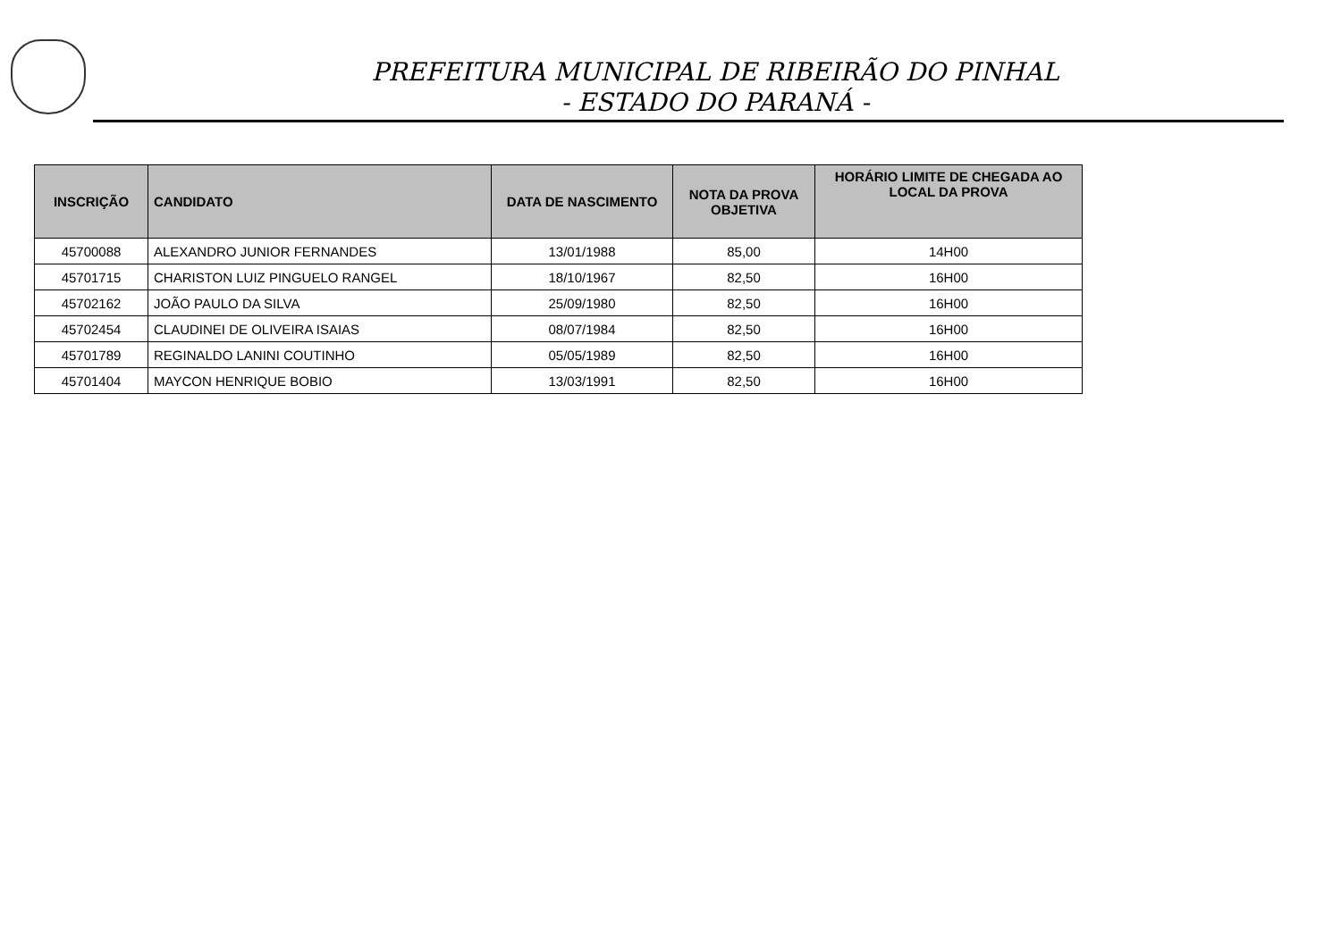PREFEITURA MUNICIPAL DE RIBEIRÃO DO PINHAL
- ESTADO DO PARANÁ -
| INSCRIÇÃO | CANDIDATO | DATA DE NASCIMENTO | NOTA DA PROVA OBJETIVA | HORÁRIO LIMITE DE CHEGADA AO LOCAL DA PROVA |
| --- | --- | --- | --- | --- |
| 45700088 | ALEXANDRO JUNIOR FERNANDES | 13/01/1988 | 85,00 | 14H00 |
| 45701715 | CHARISTON LUIZ PINGUELO RANGEL | 18/10/1967 | 82,50 | 16H00 |
| 45702162 | JOÃO PAULO DA SILVA | 25/09/1980 | 82,50 | 16H00 |
| 45702454 | CLAUDINEI DE OLIVEIRA ISAIAS | 08/07/1984 | 82,50 | 16H00 |
| 45701789 | REGINALDO LANINI COUTINHO | 05/05/1989 | 82,50 | 16H00 |
| 45701404 | MAYCON HENRIQUE BOBIO | 13/03/1991 | 82,50 | 16H00 |